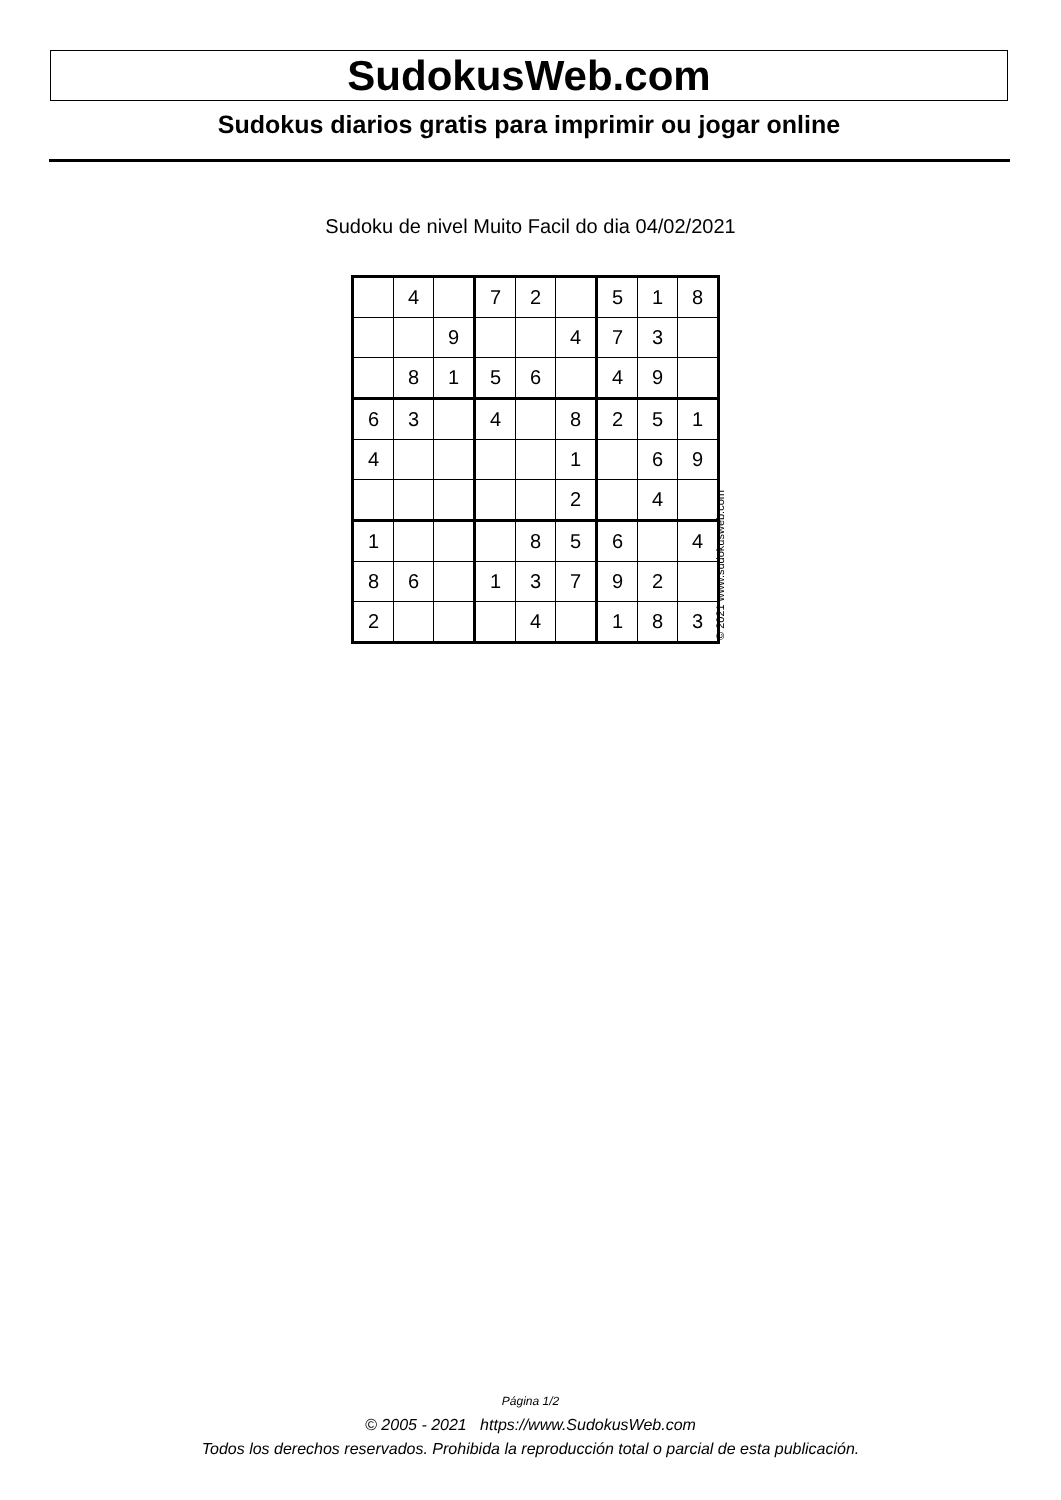SudokusWeb.com
Sudokus diarios gratis para imprimir ou jogar online
Sudoku de nivel Muito Facil do dia 04/02/2021
| | 4 | | 7 | 2 | | 5 | 1 | 8 |
| | | 9 | | | 4 | 7 | 3 | |
| | 8 | 1 | 5 | 6 | | 4 | 9 | |
| 6 | 3 | | 4 | | 8 | 2 | 5 | 1 |
| 4 | | | | | 1 | | 6 | 9 |
| | | | | | 2 | | 4 | |
| 1 | | | | 8 | 5 | 6 | | 4 |
| 8 | 6 | | 1 | 3 | 7 | 9 | 2 | |
| 2 | | | | 4 | | 1 | 8 | 3 |
© 2021 www.sudokusweb.com
Página 1/2
© 2005 - 2021 https://www.SudokusWeb.com
Todos los derechos reservados. Prohibida la reproducción total o parcial de esta publicación.